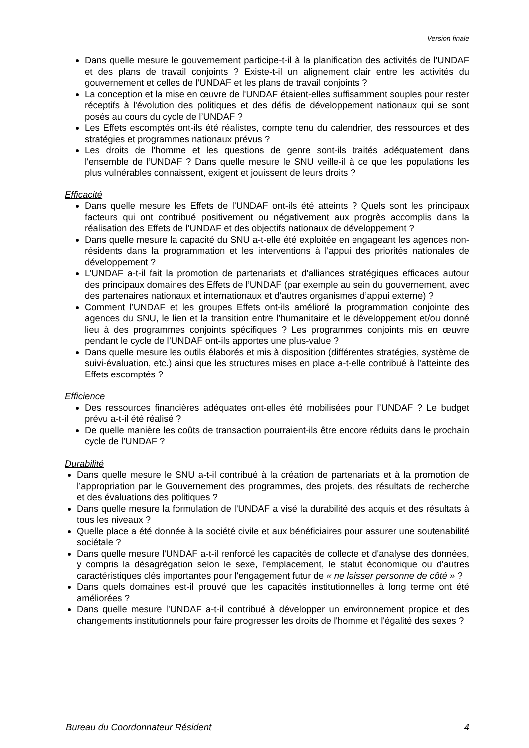Version finale
Dans quelle mesure le gouvernement participe-t-il à la planification des activités de l'UNDAF et des plans de travail conjoints ? Existe-t-il un alignement clair entre les activités du gouvernement et celles de l’UNDAF et les plans de travail conjoints ?
La conception et la mise en œuvre de l'UNDAF étaient-elles suffisamment souples pour rester réceptifs à l'évolution des politiques et des défis de développement nationaux qui se sont posés au cours du cycle de l’UNDAF ?
Les Effets escomptés ont-ils été réalistes, compte tenu du calendrier, des ressources et des stratégies et programmes nationaux prévus ?
Les droits de l'homme et les questions de genre sont-ils traités adéquatement dans l'ensemble de l’UNDAF ? Dans quelle mesure le SNU veille-il à ce que les populations les plus vulnérables connaissent, exigent et jouissent de leurs droits ?
Efficacité
Dans quelle mesure les Effets de l’UNDAF ont-ils été atteints ? Quels sont les principaux facteurs qui ont contribué positivement ou négativement aux progrès accomplis dans la réalisation des Effets de l’UNDAF et des objectifs nationaux de développement ?
Dans quelle mesure la capacité du SNU a-t-elle été exploitée en engageant les agences non-résidents dans la programmation et les interventions à l'appui des priorités nationales de développement ?
L’UNDAF a-t-il fait la promotion de partenariats et d'alliances stratégiques efficaces autour des principaux domaines des Effets de l’UNDAF (par exemple au sein du gouvernement, avec des partenaires nationaux et internationaux et d'autres organismes d’appui externe) ?
Comment l’UNDAF et les groupes Effets ont-ils amélioré la programmation conjointe des agences du SNU, le lien et la transition entre l’humanitaire et le développement et/ou donné lieu à des programmes conjoints spécifiques ? Les programmes conjoints mis en œuvre pendant le cycle de l’UNDAF ont-ils apportes une plus-value ?
Dans quelle mesure les outils élaborés et mis à disposition (différentes stratégies, système de suivi-évaluation, etc.) ainsi que les structures mises en place a-t-elle contribué à l'atteinte des Effets escomptés ?
Efficience
Des ressources financières adéquates ont-elles été mobilisées pour l’UNDAF ? Le budget prévu a-t-il été réalisé ?
De quelle manière les coûts de transaction pourraient-ils être encore réduits dans le prochain cycle de l’UNDAF ?
Durabilité
Dans quelle mesure le SNU a-t-il contribué à la création de partenariats et à la promotion de l’appropriation par le Gouvernement des programmes, des projets, des résultats de recherche et des évaluations des politiques ?
Dans quelle mesure la formulation de l'UNDAF a visé la durabilité des acquis et des résultats à tous les niveaux ?
Quelle place a été donnée à la société civile et aux bénéficiaires pour assurer une soutenabilité sociétale ?
Dans quelle mesure l'UNDAF a-t-il renforcé les capacités de collecte et d'analyse des données, y compris la désagrégation selon le sexe, l'emplacement, le statut économique ou d'autres caractéristiques clés importantes pour l'engagement futur de « ne laisser personne de côté » ?
Dans quels domaines est-il prouvé que les capacités institutionnelles à long terme ont été améliorées ?
Dans quelle mesure l’UNDAF a-t-il contribué à développer un environnement propice et des changements institutionnels pour faire progresser les droits de l'homme et l'égalité des sexes ?
Bureau du Coordonnateur Résident 4